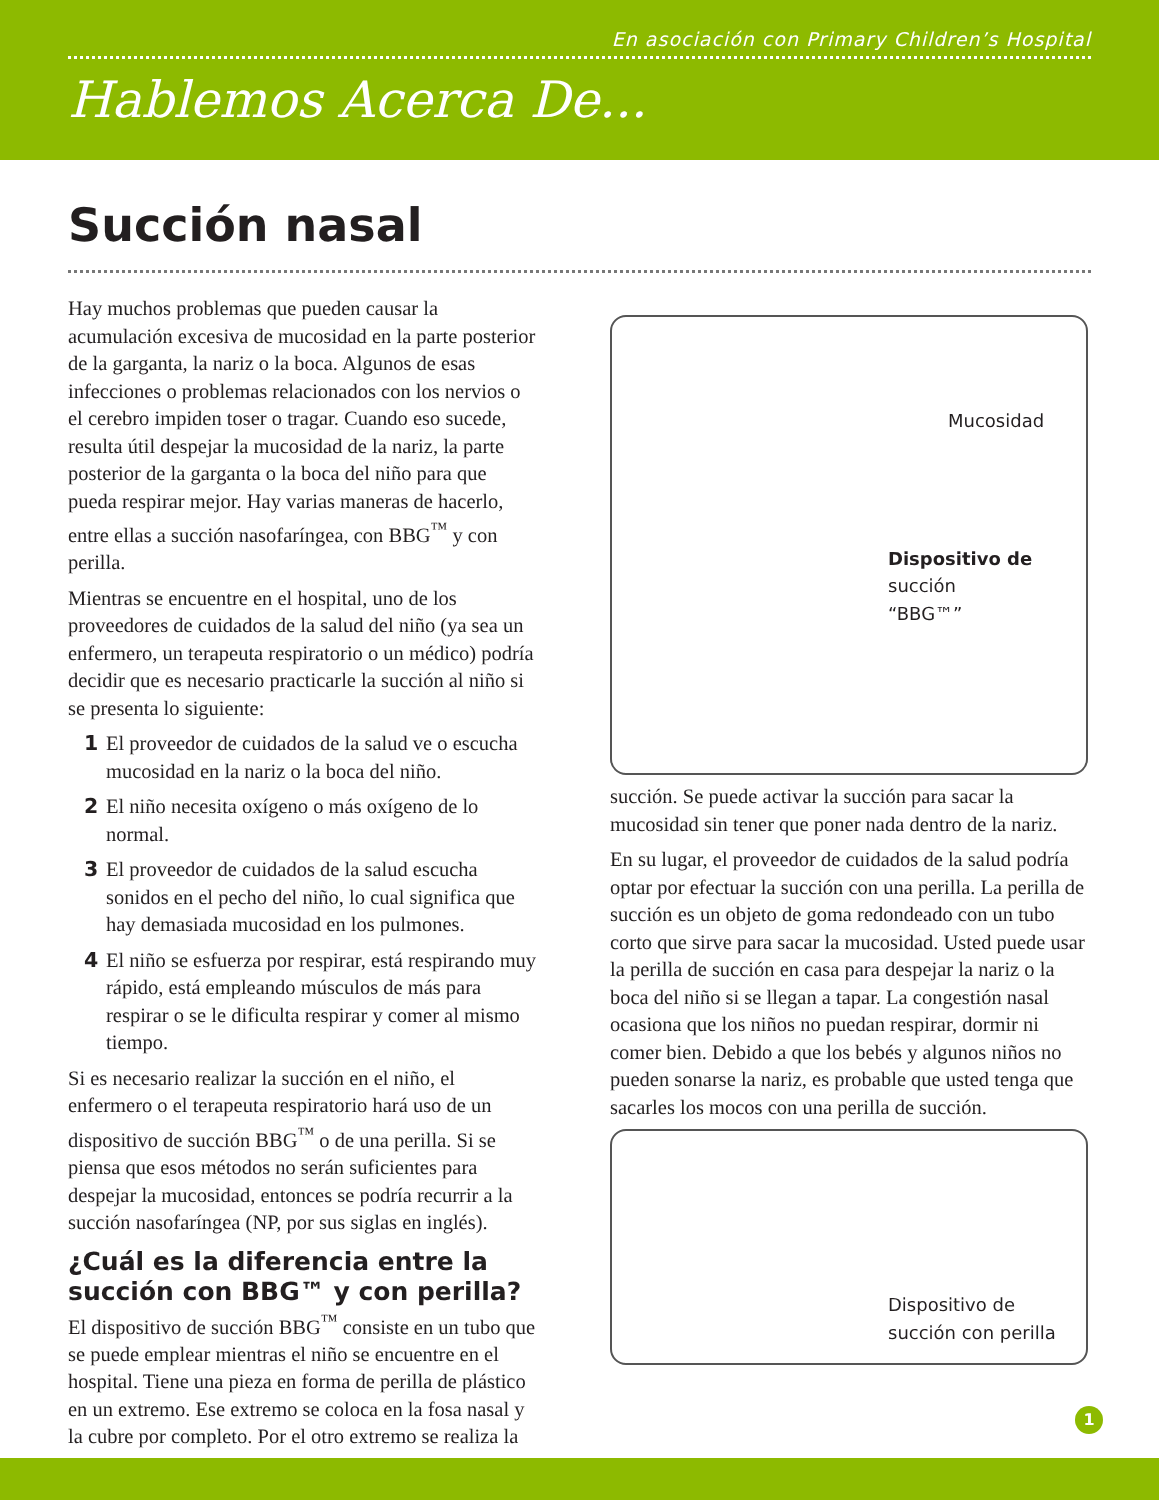En asociación con Primary Children’s Hospital
Hablemos Acerca De...
Succión nasal
Hay muchos problemas que pueden causar la acumulación excesiva de mucosidad en la parte posterior de la garganta, la nariz o la boca. Algunos de esas infecciones o problemas relacionados con los nervios o el cerebro impiden toser o tragar. Cuando eso sucede, resulta útil despejar la mucosidad de la nariz, la parte posterior de la garganta o la boca del niño para que pueda respirar mejor. Hay varias maneras de hacerlo, entre ellas a succión nasofaríngea, con BBG<sup>™</sup> y con perilla.
Mientras se encuentre en el hospital, uno de los proveedores de cuidados de la salud del niño (ya sea un enfermero, un terapeuta respiratorio o un médico) podría decidir que es necesario practicarle la succión al niño si se presenta lo siguiente:
1 El proveedor de cuidados de la salud ve o escucha mucosidad en la nariz o la boca del niño.
2 El niño necesita oxígeno o más oxígeno de lo normal.
3 El proveedor de cuidados de la salud escucha sonidos en el pecho del niño, lo cual significa que hay demasiada mucosidad en los pulmones.
4 El niño se esfuerza por respirar, está respirando muy rápido, está empleando músculos de más para respirar o se le dificulta respirar y comer al mismo tiempo.
Si es necesario realizar la succión en el niño, el enfermero o el terapeuta respiratorio hará uso de un dispositivo de succión BBG<sup>™</sup> o de una perilla. Si se piensa que esos métodos no serán suficientes para despejar la mucosidad, entonces se podría recurrir a la succión nasofaríngea (NP, por sus siglas en inglés).
¿Cuál es la diferencia entre la succión con BBG™ y con perilla?
El dispositivo de succión BBG<sup>™</sup> consiste en un tubo que se puede emplear mientras el niño se encuentre en el hospital. Tiene una pieza en forma de perilla de plástico en un extremo. Ese extremo se coloca en la fosa nasal y la cubre por completo. Por el otro extremo se realiza la
Mucosidad
Dispositivo de
succión
“BBG™”
succión. Se puede activar la succión para sacar la mucosidad sin tener que poner nada dentro de la nariz.
En su lugar, el proveedor de cuidados de la salud podría optar por efectuar la succión con una perilla. La perilla de succión es un objeto de goma redondeado con un tubo corto que sirve para sacar la mucosidad. Usted puede usar la perilla de succión en casa para despejar la nariz o la boca del niño si se llegan a tapar. La congestión nasal ocasiona que los niños no puedan respirar, dormir ni comer bien. Debido a que los bebés y algunos niños no pueden sonarse la nariz, es probable que usted tenga que sacarles los mocos con una perilla de succión.
Dispositivo de
succión con perilla
1